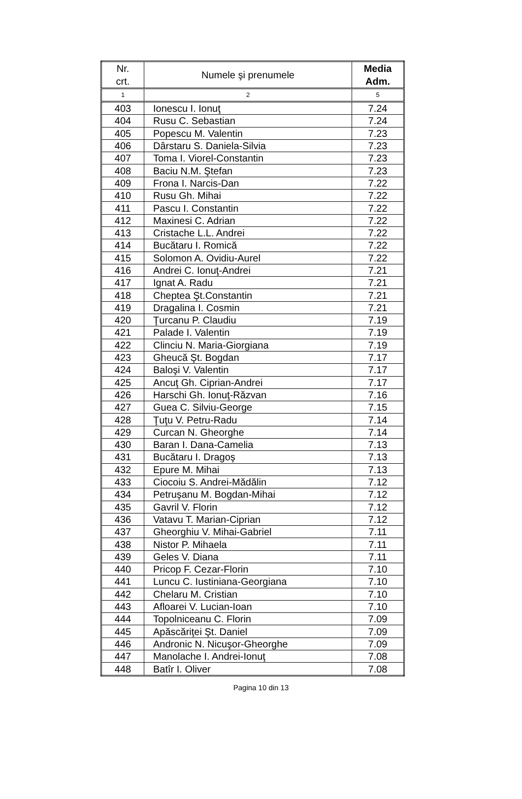| Nr. crt. | Numele şi prenumele | Media Adm. |
| --- | --- | --- |
| 1 | 2 | 5 |
| 403 | Ionescu I. Ionuţ | 7.24 |
| 404 | Rusu C. Sebastian | 7.24 |
| 405 | Popescu M. Valentin | 7.23 |
| 406 | Dârstaru S. Daniela-Silvia | 7.23 |
| 407 | Toma I. Viorel-Constantin | 7.23 |
| 408 | Baciu N.M. Ştefan | 7.23 |
| 409 | Frona I. Narcis-Dan | 7.22 |
| 410 | Rusu Gh. Mihai | 7.22 |
| 411 | Pascu I. Constantin | 7.22 |
| 412 | Maxinesi C. Adrian | 7.22 |
| 413 | Cristache L.L. Andrei | 7.22 |
| 414 | Bucătaru I. Romică | 7.22 |
| 415 | Solomon A. Ovidiu-Aurel | 7.22 |
| 416 | Andrei C. Ionuţ-Andrei | 7.21 |
| 417 | Ignat A. Radu | 7.21 |
| 418 | Cheptea Şt.Constantin | 7.21 |
| 419 | Dragalina I. Cosmin | 7.21 |
| 420 | Ţurcanu P. Claudiu | 7.19 |
| 421 | Palade I. Valentin | 7.19 |
| 422 | Clinciu N. Maria-Giorgiana | 7.19 |
| 423 | Gheucă Şt. Bogdan | 7.17 |
| 424 | Baloşi V. Valentin | 7.17 |
| 425 | Ancuţ Gh. Ciprian-Andrei | 7.17 |
| 426 | Harschi Gh. Ionuţ-Răzvan | 7.16 |
| 427 | Guea C. Silviu-George | 7.15 |
| 428 | Ţuţu V. Petru-Radu | 7.14 |
| 429 | Curcan N. Gheorghe | 7.14 |
| 430 | Baran I. Dana-Camelia | 7.13 |
| 431 | Bucătaru I. Dragoş | 7.13 |
| 432 | Epure M. Mihai | 7.13 |
| 433 | Ciocoiu S. Andrei-Mădălin | 7.12 |
| 434 | Petruşanu M. Bogdan-Mihai | 7.12 |
| 435 | Gavril V. Florin | 7.12 |
| 436 | Vatavu T. Marian-Ciprian | 7.12 |
| 437 | Gheorghiu V. Mihai-Gabriel | 7.11 |
| 438 | Nistor P. Mihaela | 7.11 |
| 439 | Geles V. Diana | 7.11 |
| 440 | Pricop F. Cezar-Florin | 7.10 |
| 441 | Luncu C. Iustiniana-Georgiana | 7.10 |
| 442 | Chelaru M. Cristian | 7.10 |
| 443 | Afloarei V. Lucian-Ioan | 7.10 |
| 444 | Topolniceanu C. Florin | 7.09 |
| 445 | Apăscăriţei Şt. Daniel | 7.09 |
| 446 | Andronic N. Nicuşor-Gheorghe | 7.09 |
| 447 | Manolache I. Andrei-Ionuţ | 7.08 |
| 448 | Batîr I. Oliver | 7.08 |
Pagina 10 din 13